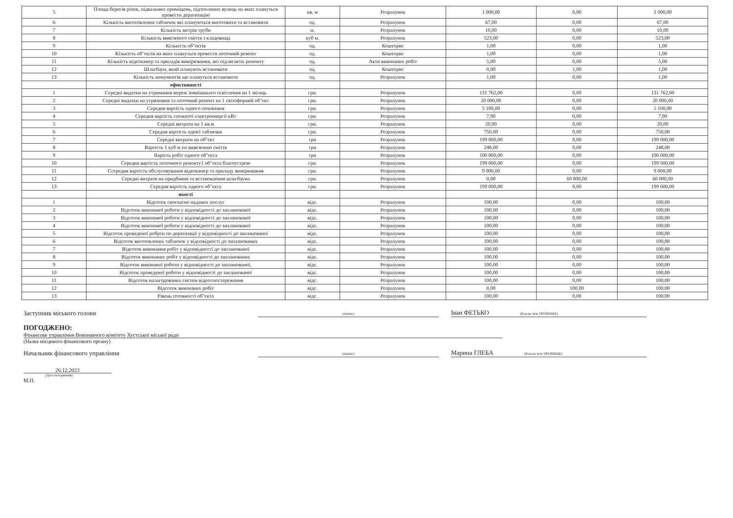| 5 | Площа берегів річок, підвальних приміщень, підтоплених вулиць на яких плануться провести дератизацію | кв. м | Розрахунок | 1 000,00 | 0,00 | 1 000,00 |
| 6 | Кількість виготовлення табличок які плануються виготовити та встановити | од. | Розрахунок | 67,00 | 0,00 | 67,00 |
| 7 | Кількість метрів труби | м. | Розрахунок | 10,00 | 0,00 | 10,00 |
| 8 | Кількість вивезеного сміття з кладовища | куб м. | Розрахунок | 523,00 | 0,00 | 523,00 |
| 9 | Кількість об"єктів | од. | Кошторис | 1,00 | 0,00 | 1,00 |
| 10 | Кількість об"єктів на яких плануться провести поточний ремонт | од. | Кошторис | 1,00 | 0,00 | 1,00 |
| 11 | Кількість відеокамер та приладів вимірювання, які підлягають ремонту | од. | Акти виконаних робіт | 5,00 | 0,00 | 5,00 |
| 12 | Шлагбаун, який планують встановити | од. | Кошторис | 0,00 | 1,00 | 1,00 |
| 13 | Кількість монументів що плануться встановити | од. | Розрахунок | 1,00 | 0,00 | 1,00 |
| | ефективності | | | | | |
| 1 | Середні видатки на утримання мереж зовнішнього освітлення на 1 місяць | грн. | Розрахунок | 131 762,00 | 0,00 | 131 762,00 |
| 2 | Середні видатки на утримання та поточний ремонт на 1 світофорний об"єкт | грн. | Розрахунок | 20 000,00 | 0,00 | 20 000,00 |
| 3 | Середня вартість одного поховання | грн. | Розрахунок | 5 100,00 | 0,00 | 5 100,00 |
| 4 | Середня вартість спожитої електроенергії кВт | грн. | Розрахунок | 7,90 | 0,00 | 7,90 |
| 5 | Середні витрати на 1 кв.м | грн. | Розрахунок | 20,00 | 0,00 | 20,00 |
| 6 | Середня вартість однієї таблички | грн. | Розрахунок | 750,00 | 0,00 | 750,00 |
| 7 | Середні витрати на об"єкт | грн | Розрахунок | 199 000,00 | 0,00 | 199 000,00 |
| 8 | Вартість 1 куб м по вивезенню сміття | грн | Розрахунок | 248,00 | 0,00 | 248,00 |
| 9 | Варість робіт одного об"єкта | грн | Розрахунок | 100 000,00 | 0,00 | 100 000,00 |
| 10 | Середня вартість поточного ремонту1 об"єкта благоустрою | грн. | Розрахунок | 199 000,00 | 0,00 | 199 000,00 |
| 11 | Ссередня вартість обслуговування відеокамер та приладу вимірювання | грн. | Розрахунок | 9 000,00 | 0,00 | 9 000,00 |
| 12 | Середні витрати на придбання та встановлення шлагбаума | грн. | Розрахунок | 0,00 | 60 000,00 | 60 000,00 |
| 13 | Середня вартість одного об"єкта | грн. | Розрахунок | 199 000,00 | 0,00 | 199 000,00 |
| | якості | | | | | |
| 1 | Відсоток своєчасно наданих послуг | відс. | Розрахунок | 100,00 | 0,00 | 100,00 |
| 2 | Відсоток виконаної роботи у відповідності до запланованої | відс. | Розрахунок | 100,00 | 0,00 | 100,00 |
| 3 | Відсоток виконаної роботи у відповідності до запланованої | відс. | Розрахунок | 100,00 | 0,00 | 100,00 |
| 4 | Відсоток виконаної роботи у відповідності до запланованої | відс. | Розрахунок | 100,00 | 0,00 | 100,00 |
| 5 | Відсоток проведеної робрти по дератизації у відповідності до запланованої | відс. | Розрахунок | 100,00 | 0,00 | 100,00 |
| 6 | Відсоток виготовлених табличок у відповідності до запланованих | відс. | Розрахунок | 100,00 | 0,00 | 100,00 |
| 7 | Відсоток виконання робіт у відповідності до запланованої | відс. | Розрахунок | 100,00 | 0,00 | 100,00 |
| 8 | Відсоток виконаних робіт у відповідності до запланованих | відс. | Розрахунок | 100,00 | 0,00 | 100,00 |
| 9 | Відсоток виконаної роботи у відповідності до запланованої, | відс. | Розрахунок | 100,00 | 0,00 | 100,00 |
| 10 | Відсоток проведеної роботи у відповідності до запланованої | відс. | Розрахунок | 100,00 | 0,00 | 100,00 |
| 11 | Відсоток налагодованих систем відеоспостереження | відс. | Розрахунок | 100,00 | 0,00 | 100,00 |
| 12 | Відсоток виконаних робіт | відс. | Розрахунок | 0,00 | 100,00 | 100,00 |
| 13 | Рівень готовності об"єкта | відс. | Розрахунок | 100,00 | 0,00 | 100,00 |
Заступник міського голови
(підпис)
Іван ФЕТЬКО (Власне ім'я, ПРІЗВИЩЕ)
ПОГОДЖЕНО:
Фінансове управління Виконавчого комітету Хустської міської ради
(Назва місцевого фінансового органу)
Начальник фінансового управління
(підпис)
Марина ГЛЕБА (Власне ім'я, ПРІЗВИЩЕ)
26.12.2023
(Дата погодження)
М.П.